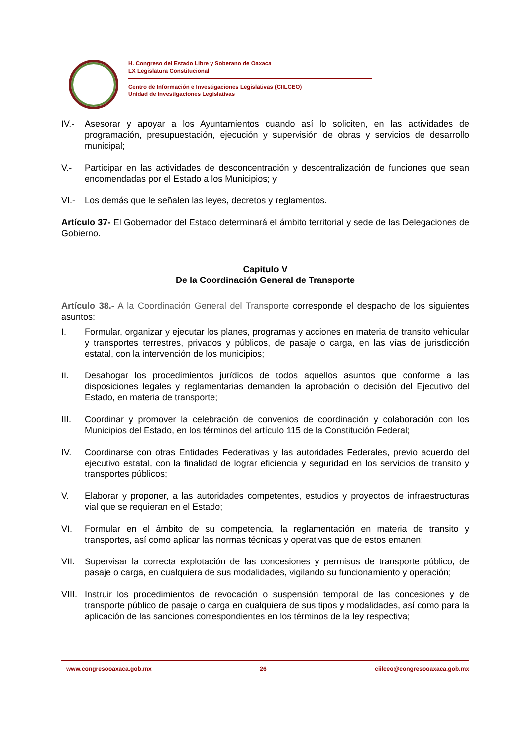H. Congreso del Estado Libre y Soberano de Oaxaca
LX Legislatura Constitucional
Centro de Información e Investigaciones Legislativas (CIILCEO)
Unidad de Investigaciones Legislativas
IV.- Asesorar y apoyar a los Ayuntamientos cuando así lo soliciten, en las actividades de programación, presupuestación, ejecución y supervisión de obras y servicios de desarrollo municipal;
V.- Participar en las actividades de desconcentración y descentralización de funciones que sean encomendadas por el Estado a los Municipios; y
VI.- Los demás que le señalen las leyes, decretos y reglamentos.
Artículo 37- El Gobernador del Estado determinará el ámbito territorial y sede de las Delegaciones de Gobierno.
Capitulo V
De la Coordinación General de Transporte
Artículo 38.- A la Coordinación General del Transporte corresponde el despacho de los siguientes asuntos:
I. Formular, organizar y ejecutar los planes, programas y acciones en materia de transito vehicular y transportes terrestres, privados y públicos, de pasaje o carga, en las vías de jurisdicción estatal, con la intervención de los municipios;
II. Desahogar los procedimientos jurídicos de todos aquellos asuntos que conforme a las disposiciones legales y reglamentarias demanden la aprobación o decisión del Ejecutivo del Estado, en materia de transporte;
III. Coordinar y promover la celebración de convenios de coordinación y colaboración con los Municipios del Estado, en los términos del artículo 115 de la Constitución Federal;
IV. Coordinarse con otras Entidades Federativas y las autoridades Federales, previo acuerdo del ejecutivo estatal, con la finalidad de lograr eficiencia y seguridad en los servicios de transito y transportes públicos;
V. Elaborar y proponer, a las autoridades competentes, estudios y proyectos de infraestructuras vial que se requieran en el Estado;
VI. Formular en el ámbito de su competencia, la reglamentación en materia de transito y transportes, así como aplicar las normas técnicas y operativas que de estos emanen;
VII. Supervisar la correcta explotación de las concesiones y permisos de transporte público, de pasaje o carga, en cualquiera de sus modalidades, vigilando su funcionamiento y operación;
VIII. Instruir los procedimientos de revocación o suspensión temporal de las concesiones y de transporte público de pasaje o carga en cualquiera de sus tipos y modalidades, así como para la aplicación de las sanciones correspondientes en los términos de la ley respectiva;
www.congresooaxaca.gob.mx 26 ciilceo@congresooaxaca.gob.mx